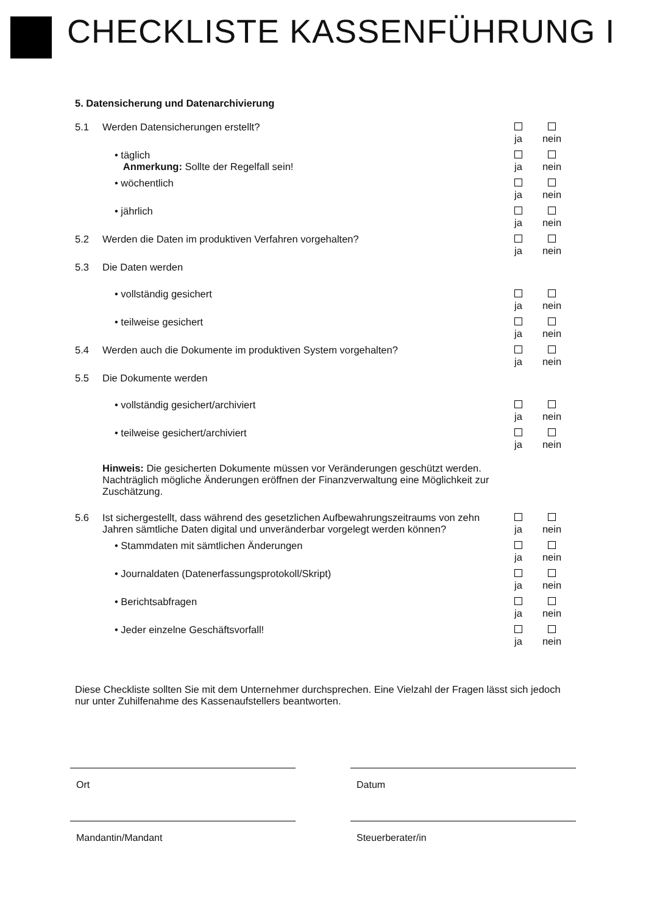CHECKLISTE KASSENFÜHRUNG I
5. Datensicherung und Datenarchivierung
5.1 Werden Datensicherungen erstellt?
ja
nein
• täglich
Anmerkung: Sollte der Regelfall sein!
ja
nein
• wöchentlich
ja
nein
• jährlich
ja
nein
5.2 Werden die Daten im produktiven Verfahren vorgehalten?
ja
nein
5.3 Die Daten werden
• vollständig gesichert
ja
nein
• teilweise gesichert
ja
nein
5.4 Werden auch die Dokumente im produktiven System vorgehalten?
ja
nein
5.5 Die Dokumente werden
• vollständig gesichert/archiviert
ja
nein
• teilweise gesichert/archiviert
ja
nein
Hinweis: Die gesicherten Dokumente müssen vor Veränderungen geschützt werden. Nachträglich mögliche Änderungen eröffnen der Finanzverwaltung eine Möglichkeit zur Zuschätzung.
5.6 Ist sichergestellt, dass während des gesetzlichen Aufbewahrungszeitraums von zehn Jahren sämtliche Daten digital und unveränderbar vorgelegt werden können?
ja
nein
• Stammdaten mit sämtlichen Änderungen
ja
nein
• Journaldaten (Datenerfassungsprotokoll/Skript)
ja
nein
• Berichtsabfragen
ja
nein
• Jeder einzelne Geschäftsvorfall!
ja
nein
Diese Checkliste sollten Sie mit dem Unternehmer durchsprechen. Eine Vielzahl der Fragen lässt sich jedoch nur unter Zuhilfenahme des Kassenaufstellers beantworten.
Ort Datum
Mandantin/Mandant Steuerberater/in